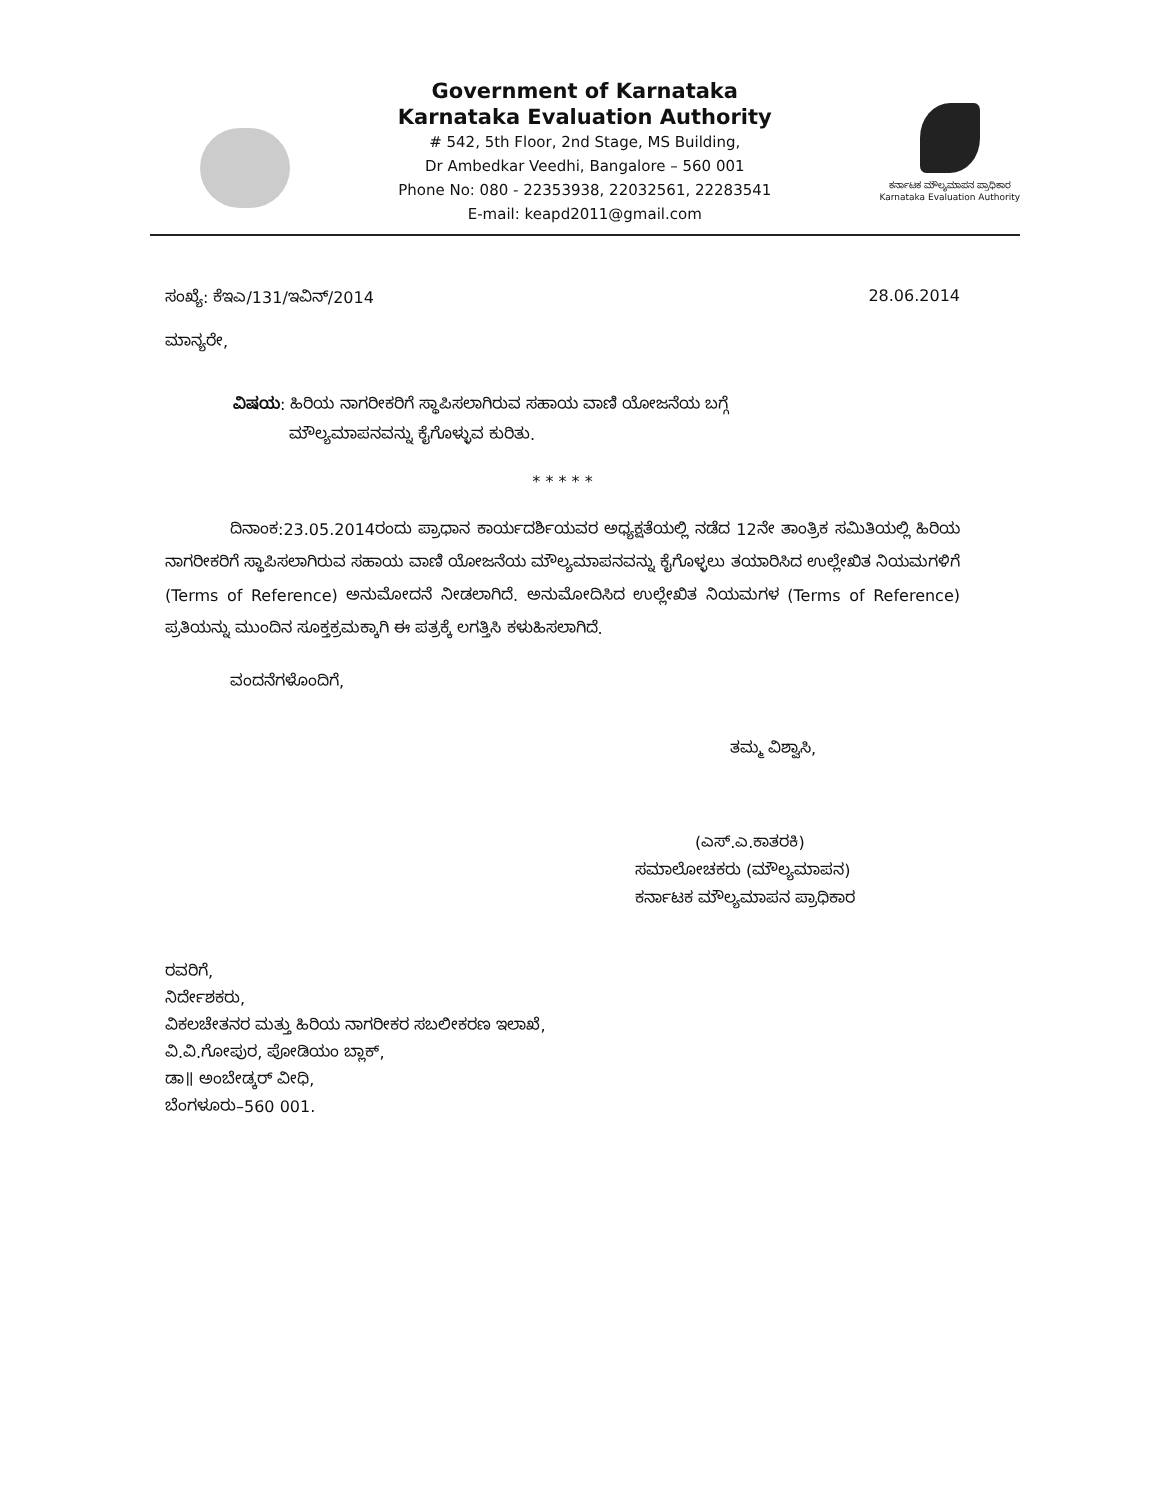Government of Karnataka
Karnataka Evaluation Authority
# 542, 5th Floor, 2nd Stage, MS Building,
Dr Ambedkar Veedhi, Bangalore – 560 001
Phone No: 080 - 22353938, 22032561, 22283541
E-mail: keapd2011@gmail.com
ಕರ್ನಾಟಕ ಮೌಲ್ಯಮಾಪನ ಪ್ರಾಧಿಕಾರ
Karnataka Evaluation Authority
ಸಂಖ್ಯೆ: ಕೆಇಎ/131/ಇವಿನ್/2014 28.06.2014
ಮಾನ್ಯರೇ,
ವಿಷಯ: ಹಿರಿಯ ನಾಗರೀಕರಿಗೆ ಸ್ಥಾಪಿಸಲಾಗಿರುವ ಸಹಾಯ ವಾಣಿ ಯೋಜನೆಯ ಬಗ್ಗೆ
ಮೌಲ್ಯಮಾಪನವನ್ನು ಕೈಗೊಳ್ಳುವ ಕುರಿತು.
* * * * *
ದಿನಾಂಕ:23.05.2014ರಂದು ಪ್ರಾಧಾನ ಕಾರ್ಯದರ್ಶಿಯವರ ಅಧ್ಯಕ್ಷತೆಯಲ್ಲಿ ನಡೆದ 12ನೇ ತಾಂತ್ರಿಕ ಸಮಿತಿಯಲ್ಲಿ ಹಿರಿಯ ನಾಗರೀಕರಿಗೆ ಸ್ಥಾಪಿಸಲಾಗಿರುವ ಸಹಾಯ ವಾಣಿ ಯೋಜನೆಯ ಮೌಲ್ಯಮಾಪನವನ್ನು ಕೈಗೊಳ್ಳಲು ತಯಾರಿಸಿದ ಉಲ್ಲೇಖಿತ ನಿಯಮಗಳಿಗೆ (Terms of Reference) ಅನುಮೋದನೆ ನೀಡಲಾಗಿದೆ. ಅನುಮೋದಿಸಿದ ಉಲ್ಲೇಖಿತ ನಿಯಮಗಳ (Terms of Reference) ಪ್ರತಿಯನ್ನು ಮುಂದಿನ ಸೂಕ್ತಕ್ರಮಕ್ಕಾಗಿ ಈ ಪತ್ರಕ್ಕೆ ಲಗತ್ತಿಸಿ ಕಳುಹಿಸಲಾಗಿದೆ.
ವಂದನೆಗಳೊಂದಿಗೆ,
ತಮ್ಮ ವಿಶ್ವಾಸಿ,
(ಎಸ್.ಎ.ಕಾತರಕಿ)
ಸಮಾಲೋಚಕರು (ಮೌಲ್ಯಮಾಪನ)
ಕರ್ನಾಟಕ ಮೌಲ್ಯಮಾಪನ ಪ್ರಾಧಿಕಾರ
ರವರಿಗೆ,
ನಿರ್ದೇಶಕರು,
ವಿಕಲಚೇತನರ ಮತ್ತು ಹಿರಿಯ ನಾಗರೀಕರ ಸಬಲೀಕರಣ ಇಲಾಖೆ,
ವಿ.ವಿ.ಗೋಪುರ, ಪೋಡಿಯಂ ಬ್ಲಾಕ್,
ಡಾ॥ ಅಂಬೇಡ್ಕರ್ ವೀಧಿ,
ಬೆಂಗಳೂರು–560 001.